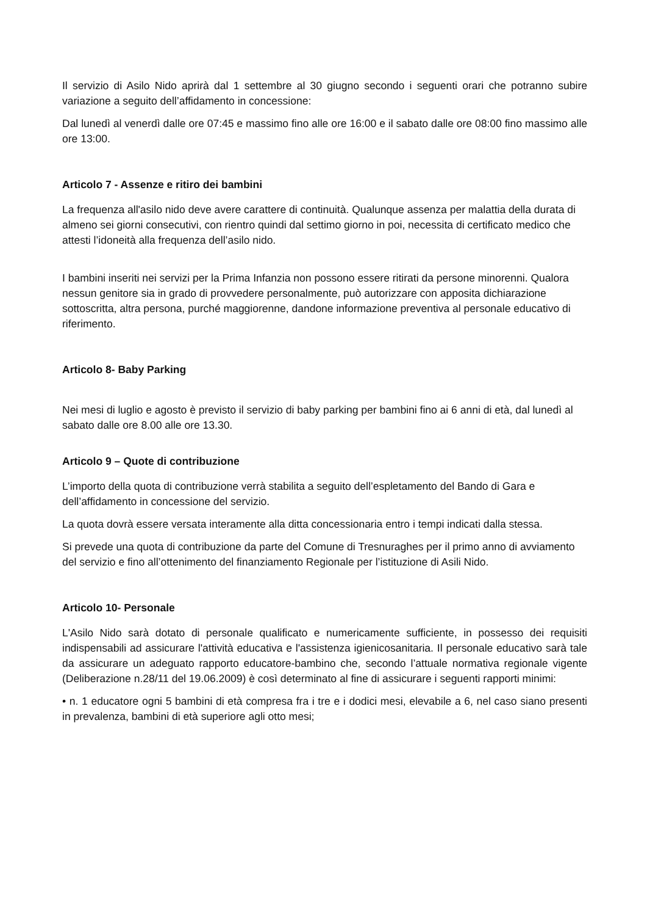Il servizio di Asilo Nido aprirà dal 1 settembre al 30 giugno secondo i seguenti orari che potranno subire variazione a seguito dell’affidamento in concessione:
Dal lunedì al venerdì dalle ore 07:45 e massimo fino alle ore 16:00 e il sabato dalle ore 08:00 fino massimo alle ore 13:00.
Articolo 7 - Assenze e ritiro dei bambini
La frequenza all'asilo nido deve avere carattere di continuità. Qualunque assenza per malattia della durata di almeno sei giorni consecutivi, con rientro quindi dal settimo giorno in poi, necessita di certificato medico che attesti l’idoneità alla frequenza dell’asilo nido.
I bambini inseriti nei servizi per la Prima Infanzia non possono essere ritirati da persone minorenni. Qualora nessun genitore sia in grado di provvedere personalmente, può autorizzare con apposita dichiarazione sottoscritta, altra persona, purché maggiorenne, dandone informazione preventiva al personale educativo di riferimento.
Articolo 8- Baby Parking
Nei mesi di luglio e agosto è previsto il servizio di baby parking per bambini fino ai 6 anni di età, dal lunedì al sabato dalle ore 8.00 alle ore 13.30.
Articolo 9 – Quote di contribuzione
L’importo della quota di contribuzione verrà stabilita a seguito dell’espletamento del Bando di Gara e dell’affidamento in concessione del servizio.
La quota dovrà essere versata interamente alla ditta concessionaria entro i tempi indicati dalla stessa.
Si prevede una quota di contribuzione da parte del Comune di Tresnuraghes per il primo anno di avviamento del servizio e fino all’ottenimento del finanziamento Regionale per l’istituzione di Asili Nido.
Articolo 10- Personale
L'Asilo Nido sarà dotato di personale qualificato e numericamente sufficiente, in possesso dei requisiti indispensabili ad assicurare l'attività educativa e l'assistenza igienicosanitaria. Il personale educativo sarà tale da assicurare un adeguato rapporto educatore-bambino che, secondo l’attuale normativa regionale vigente (Deliberazione n.28/11 del 19.06.2009) è così determinato al fine di assicurare i seguenti rapporti minimi:
• n. 1 educatore ogni 5 bambini di età compresa fra i tre e i dodici mesi, elevabile a 6, nel caso siano presenti in prevalenza, bambini di età superiore agli otto mesi;